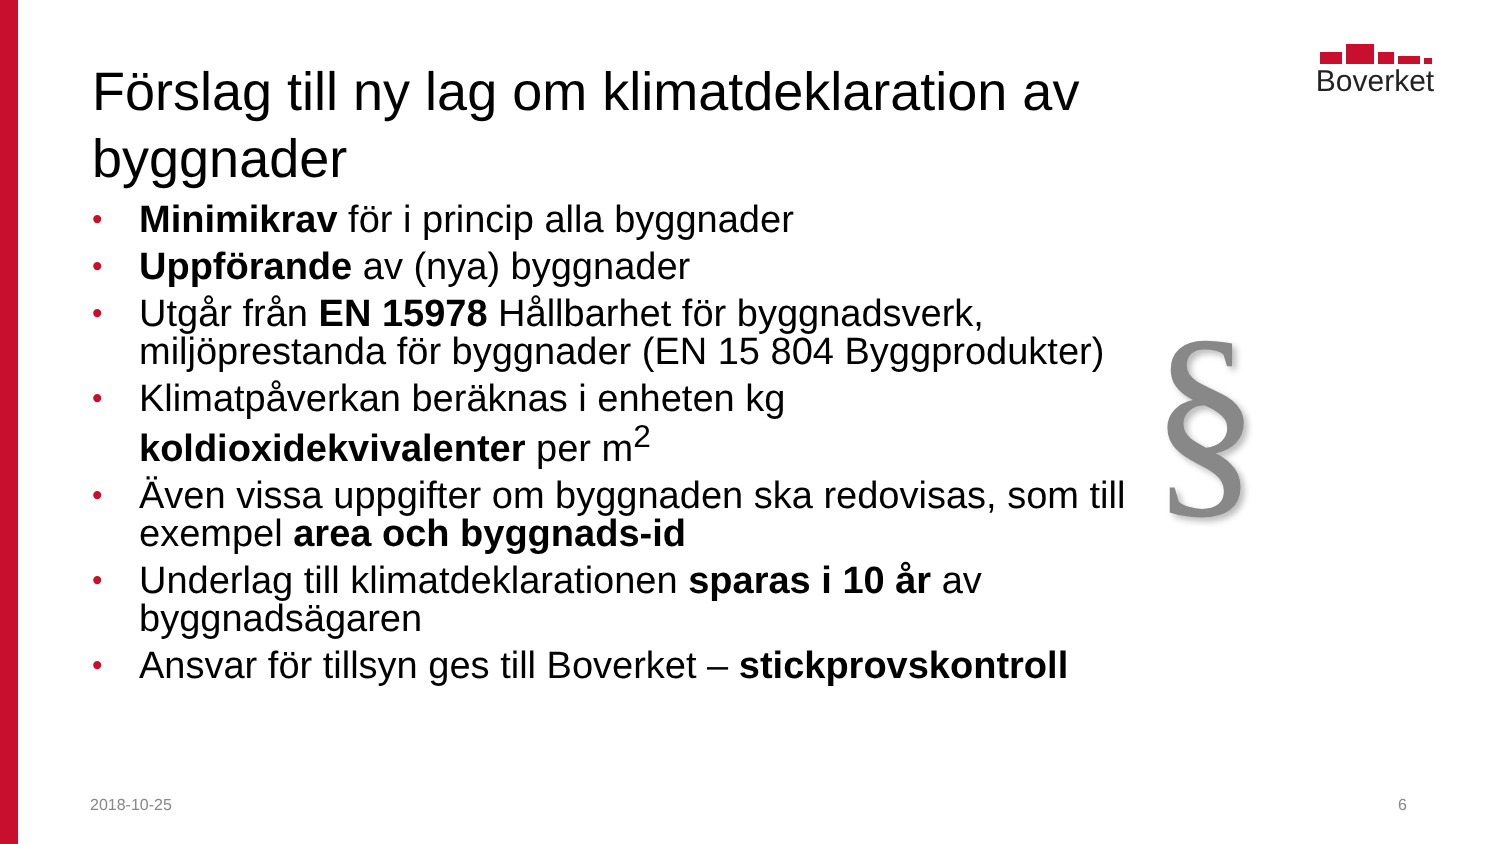Boverket
Förslag till ny lag om klimatdeklaration av byggnader
• Minimikrav för i princip alla byggnader
• Uppförande av (nya) byggnader
• Utgår från EN 15978 Hållbarhet för byggnadsverk, miljöprestanda för byggnader (EN 15 804 Byggprodukter)
• Klimatpåverkan beräknas i enheten kg koldioxidekvivalenter per m<sup>2</sup>
• Även vissa uppgifter om byggnaden ska redovisas, som till exempel area och byggnads-id
• Underlag till klimatdeklarationen sparas i 10 år av byggnadsägaren
• Ansvar för tillsyn ges till Boverket – stickprovskontroll
§
2018-10-25 6